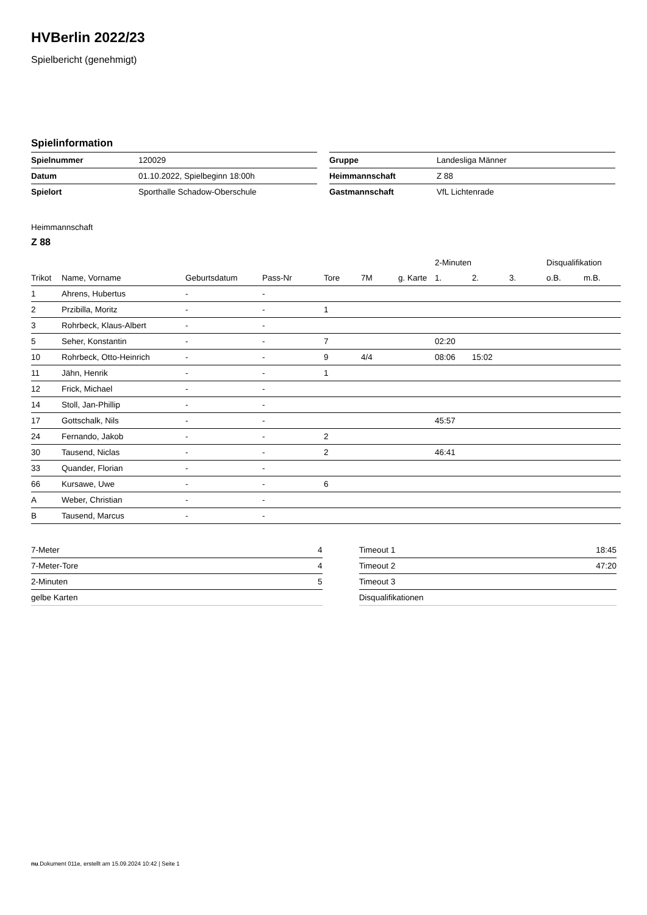HVBerlin 2022/23
Spielbericht (genehmigt)
Spielinformation
| Spielnummer | 120029 |
| Datum | 01.10.2022, Spielbeginn 18:00h |
| Spielort | Sporthalle Schadow-Oberschule |
| Gruppe | Landesliga Männer |
| Heimmannschaft | Z 88 |
| Gastmannschaft | VfL Lichtenrade |
Heimmannschaft
Z 88
| | | | | | | | 2-Minuten | | | Disqualifikation | |
| --- | --- | --- | --- | --- | --- | --- | --- | --- | --- | --- | --- |
| Trikot | Name, Vorname | Geburtsdatum | Pass-Nr | Tore | 7M | g. Karte | 1. | 2. | 3. | o.B. | m.B. |
| 1 | Ahrens, Hubertus | - | - | | | | | | | | |
| 2 | Przibilla, Moritz | - | - | 1 | | | | | | | |
| 3 | Rohrbeck, Klaus-Albert | - | - | | | | | | | | |
| 5 | Seher, Konstantin | - | - | 7 | | | 02:20 | | | | |
| 10 | Rohrbeck, Otto-Heinrich | - | - | 9 | 4/4 | | 08:06 | 15:02 | | | |
| 11 | Jähn, Henrik | - | - | 1 | | | | | | | |
| 12 | Frick, Michael | - | - | | | | | | | | |
| 14 | Stoll, Jan-Phillip | - | - | | | | | | | | |
| 17 | Gottschalk, Nils | - | - | | | | 45:57 | | | | |
| 24 | Fernando, Jakob | - | - | 2 | | | | | | | |
| 30 | Tausend, Niclas | - | - | 2 | | | 46:41 | | | | |
| 33 | Quander, Florian | - | - | | | | | | | | |
| 66 | Kursawe, Uwe | - | - | 6 | | | | | | | |
| A | Weber, Christian | - | - | | | | | | | | |
| B | Tausend, Marcus | - | - | | | | | | | | |
| 7-Meter | 4 |
| 7-Meter-Tore | 4 |
| 2-Minuten | 5 |
| gelbe Karten | |
| Timeout 1 | 18:45 |
| Timeout 2 | 47:20 |
| Timeout 3 | |
| Disqualifikationen | |
nu.Dokument 011e, erstellt am 15.09.2024 10:42 | Seite 1